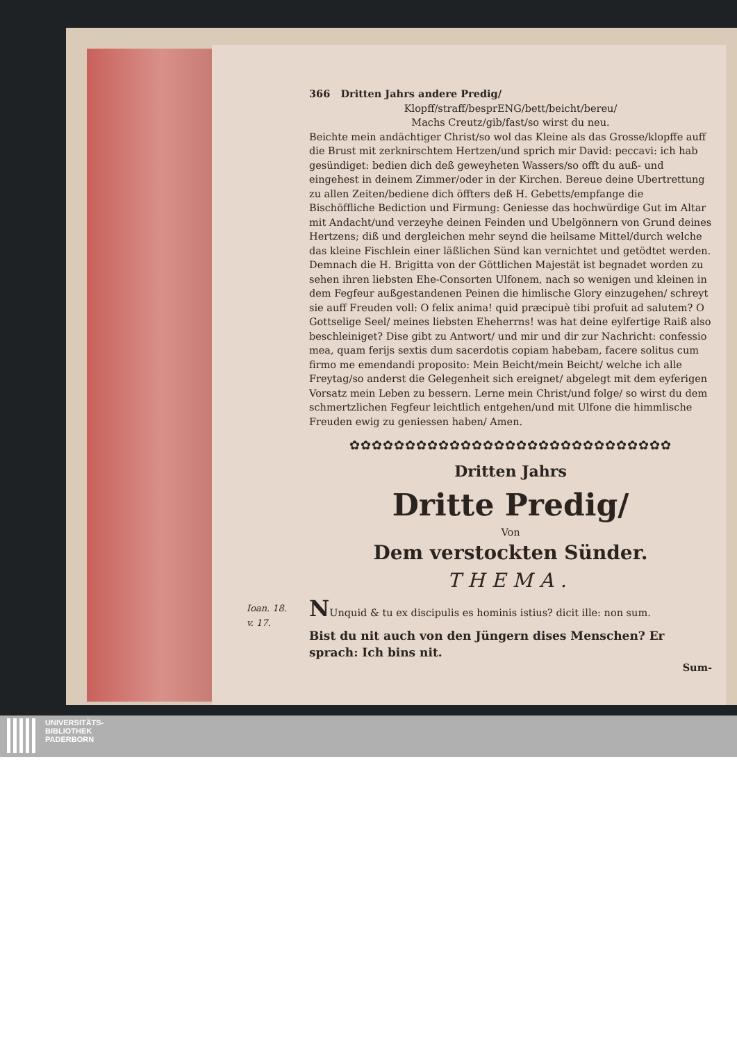366 Dritten Jahrs andere Predig/
Klopff/straff/besprENG/bett/beicht/bereu/
Machs Creutz/gib/fast/so wirst du neu.
Beichte mein andächtiger Christ/so wol das Kleine als das Grosse/klopffe auff die Brust mit zerknirschtem Hertzen/und sprich mir David: peccavi: ich hab gesündiget: bedien dich deß geweyheten Wassers/so offt du auß- und eingehest in deinem Zimmer/oder in der Kirchen. Bereue deine Ubertrettung zu allen Zeiten/bediene dich öffters deß H. Gebetts/empfange die Bischöffliche Bediction und Firmung: Geniesse das hochwürdige Gut im Altar mit Andacht/und verzeyhe deinen Feinden und Ubelgönnern von Grund deines Hertzens; diß und dergleichen mehr seynd die heilsame Mittel/durch welche das kleine Fischlein einer läßlichen Sünd kan vernichtet und getödtet werden.
Demnach die H. Brigitta von der Göttlichen Majestät ist begnadet worden zu sehen ihren liebsten Ehe-Consorten Ulfonem, nach so wenigen und kleinen in dem Fegfeur außgestandenen Peinen die himlische Glory einzugehen/ schreyt sie auff Freuden voll: O felix anima! quid præcipuè tibi profuit ad salutem? O Gottselige Seel/ meines liebsten Eheherrns! was hat deine eylfertige Raiß also beschleiniget? Dise gibt zu Antwort/ und mir und dir zur Nachricht: confessio mea, quam ferijs sextis dum sacerdotis copiam habebam, facere solitus cum firmo me emendandi proposito: Mein Beicht/mein Beicht/ welche ich alle Freytag/so anderst die Gelegenheit sich ereignet/ abgelegt mit dem eyferigen Vorsatz mein Leben zu bessern. Lerne mein Christ/und folge/ so wirst du dem schmertzlichen Fegfeur leichtlich entgehen/und mit Ulfone die himmlische Freuden ewig zu geniessen haben/ Amen.
✿✿✿✿✿✿✿✿✿✿✿✿✿✿✿✿✿✿✿✿✿✿✿✿✿✿✿✿✿
Dritten Jahrs
Dritte Predig/
Von
Dem verstockten Sünder.
THEMA.
Ioan. 18.
v. 17.
NUnquid & tu ex discipulis es hominis istius? dicit ille: non sum.
Bist du nit auch von den Jüngern dises Menschen? Er sprach: Ich bins nit.
Sum-
UNIVERSITÄTS-
BIBLIOTHEK
PADERBORN